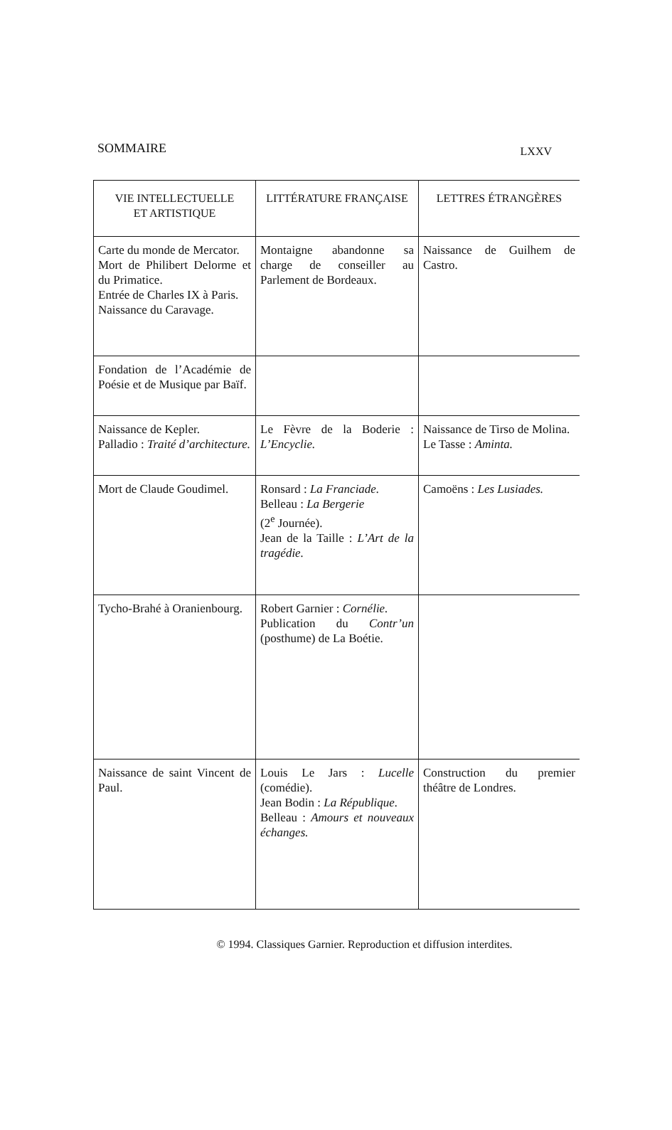SOMMAIRE LXXV
| VIE INTELLECTUELLE ET ARTISTIQUE | LITTÉRATURE FRANÇAISE | LETTRES ÉTRANGÈRES |
| --- | --- | --- |
| Carte du monde de Mercator. Mort de Philibert Delorme et du Primatice. Entrée de Charles IX à Paris. Naissance du Caravage. | Montaigne abandonne sa charge de conseiller au Parlement de Bordeaux. | Naissance de Guilhem de Castro. |
| Fondation de l’Académie de Poésie et de Musique par Baïf. | | |
| Naissance de Kepler. Palladio : Traité d’architecture. | Le Fèvre de la Boderie : L’Encyclie. | Naissance de Tirso de Molina. Le Tasse : Aminta. |
| Mort de Claude Goudimel. | Ronsard : La Franciade. Belleau : La Bergerie (2<sup>e</sup> Journée). Jean de la Taille : L’Art de la tragédie. | Camoëns : Les Lusiades. |
| Tycho-Brahé à Oranienbourg. | Robert Garnier : Cornélie. Publication du Contr’un (posthume) de La Boétie. | |
| Naissance de saint Vincent de Paul. | Louis Le Jars : Lucelle (comédie). Jean Bodin : La République. Belleau : Amours et nouveaux échanges. | Construction du premier théâtre de Londres. |
© 1994. Classiques Garnier. Reproduction et diffusion interdites.